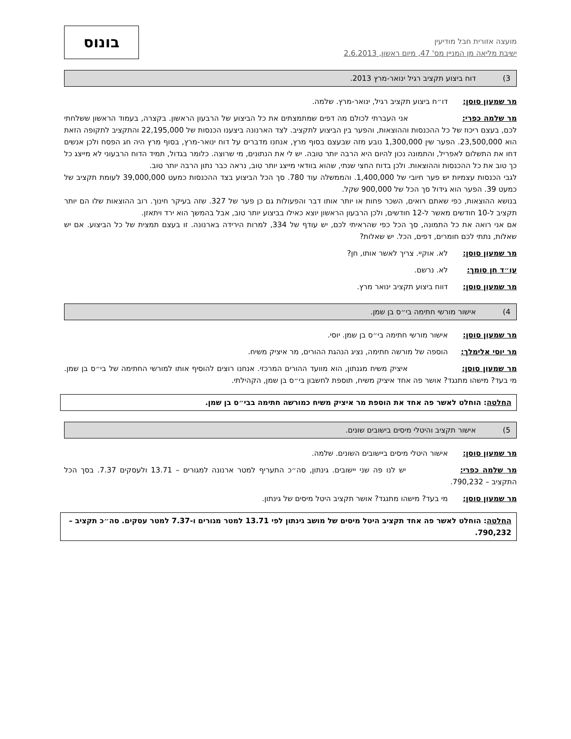מועצה אזורית חבל מודיעין
ישיבת מליאה מן המניין מס' 47, מיום ראשון, 2.6.2013
בונוס
3) דוח ביצוע תקציב רגיל ינואר-מרץ 2013.
מר שמעון סוסן: דו״ח ביצוע תקציב רגיל, ינואר-מרץ. שלמה.
מר שלמה כפרי: אני העברתי לכולם מה דפים שמתמצתים את כל הביצוע של הרבעון הראשון. בקצרה, בעמוד הראשון ששלחתי לכם, בעצם ריכוז של כל ההכנסות וההוצאות, והפער בין הביצוע לתקציב. לצד הארנונה ביצענו הכנסות של 22,195,000 והתקציב לתקופה הזאת הוא 23,500,000. הפער שין 1,300,000 נובע מזה שבעצם בסוף מרץ, אנחנו מדברים על דוח ינואר-מרץ, בסוף מרץ היה חג הפסח ולכן אנשים דחו את התשלום לאפריל, והתמונה נכון להיום היא הרבה יותר טובה. יש לי את הנתונים, מי שרוצה. כלומר בגדול, תמיד הדוח הרבעוני לא מייצג כל כך טוב את כל ההכנסות וההוצאות. ולכן בדוח החצי שנתי, שהוא בוודאי מייצג יותר טוב, נראה כבר נתון הרבה יותר טוב.
לגבי הכנסות עצמיות יש פער חיובי של 1,400,000. והממשלה עוד 780. סך הכל הביצוע בצד ההכנסות כמעט 39,000,000 לעומת תקציב של כמעט 39. הפער הוא גידול סך הכל של 900,000 שקל.
בנושא ההוצאות, כפי שאתם רואים, השכר פחות או יותר אותו דבר והפעולות גם כן פער של 327. שזה בעיקר חינוך. רוב ההוצאות שלו הם יותר תקציב ל-10 חודשים מאשר ל-12 חודשים, ולכן הרבעון הראשון יוצא כאילו בביצוע יותר טוב, אבל בהמשך הוא ירד ויתאזן.
אם אני רואה את כל התמונה, סך הכל כפי שהראיתי לכם, יש עודף של 334, למרות הירידה בארנונה. זו בעצם תמצית של כל הביצוע. אם יש שאלות, נתתי לכם חומרים, דפים, הכל. יש שאלות?
מר שמעון סוסן: לא. אוקיי. צריך לאשר אותו, חן?
עו״ד חן סומך: לא. נרשם.
מר שמעון סוסן: דווח ביצוע תקציב ינואר מרץ.
4) אישור מורשי חתימה בי״ס בן שמן.
מר שמעון סוסן: אישור מורשי חתימה בי״ס בן שמן. יוסי.
מר יוסי אלימלך: הוספה של מורשה חתימה, נציג הנהגת ההורים, מר איציק משיח.
מר שמעון סוסן: איציק משיח מגנתון, הוא מוועד ההורים המרכזי. אנחנו רוצים להוסיף אותו למורשי החתימה של בי״ס בן שמן. מי בעד? מישהו מתנגד? אושר פה אחד איציק משיח, תוספת לחשבון בי״ס בן שמן, הקהילתי.
החלטה: הוחלט לאשר פה אחד את הוספת מר איציק משיח כמורשה חתימה בבי״ס בן שמן.
5) אישור תקציב והיטלי מיסים בישובים שונים.
מר שמעון סוסן: אישור היטלי מיסים ביישובים השונים. שלמה.
מר שלמה כפרי: יש לנו פה שני יישובים. גינתון, סה״כ התעריף למטר ארנונה למגורים – 13.71 ולעסקים 7.37. בסך הכל התקציב – 790,232.
מר שמעון סוסן: מי בעד? מישהו מתנגד? אושר תקציב היטל מיסים של גינתון.
החלטה: הוחלט לאשר פה אחד תקציב היטל מיסים של מושב גינתון לפי 13.71 למטר מגורים ו-7.37 למטר עסקים. סה״כ תקציב – 790,232.